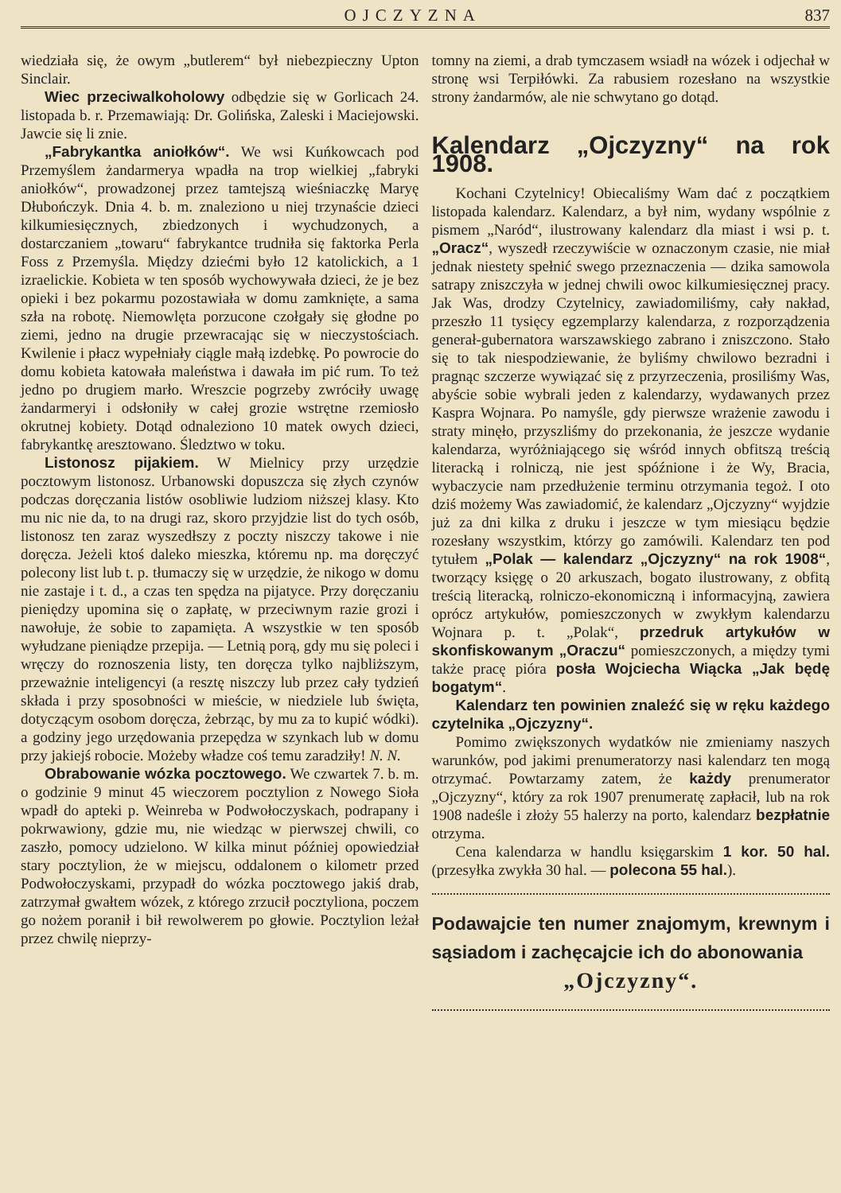OJCZYZNA 837
wiedziała się, że owym „butlerem“ był niebezpieczny Upton Sinclair.
Wiec przeciwalkoholowy odbędzie się w Gorlicach 24. listopada b. r. Przemawiają: Dr. Golińska, Zaleski i Maciejowski. Jawcie się li znie.
„Fabrykantka aniołków“. We wsi Kuńkowcach pod Przemyślem żandarmerya wpadła na trop wielkiej „fabryki aniołków“, prowadzonej przez tamtejszą wieśniaczkę Maryę Dłubończyk. Dnia 4. b. m. znaleziono u niej trzynaście dzieci kilkumiesięcznych, zbiedzonych i wychudzonych, a dostarczaniem „towaru“ fabrykantce trudniła się faktorka Perla Foss z Przemyśla. Między dziećmi było 12 katolickich, a 1 izraelickie. Kobieta w ten sposób wychowywała dzieci, że je bez opieki i bez pokarmu pozostawiała w domu zamknięte, a sama szła na robotę. Niemowlęta porzucone czołgały się głodne po ziemi, jedno na drugie przewracając się w nieczystościach. Kwilenie i płacz wypełniały ciągle małą izdebkę. Po powrocie do domu kobieta katowała maleństwa i dawała im pić rum. To też jedno po drugiem marło. Wreszcie pogrzeby zwróciły uwagę żandarmeryi i odsłoniły w całej grozie wstrętne rzemiosło okrutnej kobiety. Dotąd odnaleziono 10 matek owych dzieci, fabrykantkę aresztowano. Śledztwo w toku.
Listonosz pijakiem. W Mielnicy przy urzędzie pocztowym listonosz. Urbanowski dopuszcza się złych czynów podczas doręczania listów osobliwie ludziom niższej klasy. Kto mu nic nie da, to na drugi raz, skoro przyjdzie list do tych osób, listonosz ten zaraz wyszedłszy z poczty niszczy takowe i nie doręcza. Jeżeli ktoś daleko mieszka, któremu np. ma doręczyć polecony list lub t. p. tłumaczy się w urzędzie, że nikogo w domu nie zastaje i t. d., a czas ten spędza na pijatyce. Przy doręczaniu pieniędzy upomina się o zapłatę, w przeciwnym razie grozi i nawołuje, że sobie to zapamięta. A wszystkie w ten sposób wyłudzane pieniądze przepija. — Letnią porą, gdy mu się poleci i wręczy do roznoszenia listy, ten doręcza tylko najbliższym, przeważnie inteligencyi (a resztę niszczy lub przez cały tydzień składa i przy sposobności w mieście, w niedziele lub święta, dotyczącym osobom doręcza, żebrząc, by mu za to kupić wódki). a godziny jego urzędowania przepędza w szynkach lub w domu przy jakiejś robocie. Możeby władze coś temu zaradziły! N. N.
Obrabowanie wózka pocztowego. We czwartek 7. b. m. o godzinie 9 minut 45 wieczorem pocztylion z Nowego Sioła wpadł do apteki p. Weinreba w Podwołoczyskach, podrapany i pokrwawiony, gdzie mu, nie wiedząc w pierwszej chwili, co zaszło, pomocy udzielono. W kilka minut później opowiedział stary pocztylion, że w miejscu, oddalonem o kilometr przed Podwołoczyskami, przypadł do wózka pocztowego jakiś drab, zatrzymał gwałtem wózek, z którego zrzucił pocztyliona, poczem go nożem poranił i bił rewolwerem po głowie. Pocztylion leżał przez chwilę nieprzy-
tomny na ziemi, a drab tymczasem wsiadł na wózek i odjechał w stronę wsi Terpiłówki. Za rabusiem rozesłano na wszystkie strony żandarmów, ale nie schwytano go dotąd.
Kalendarz „Ojczyzny“ na rok 1908.
Kochani Czytelnicy! Obiecaliśmy Wam dać z początkiem listopada kalendarz. Kalendarz, a był nim, wydany wspólnie z pismem „Naród“, ilustrowany kalendarz dla miast i wsi p. t. „Oracz“, wyszedł rzeczywiście w oznaczonym czasie, nie miał jednak niestety spełnić swego przeznaczenia — dzika samowola satrapy zniszczyła w jednej chwili owoc kilkumiesięcznej pracy. Jak Was, drodzy Czytelnicy, zawiadomiliśmy, cały nakład, przeszło 11 tysięcy egzemplarzy kalendarza, z rozporządzenia generał-gubernatora warszawskiego zabrano i zniszczono. Stało się to tak niespodziewanie, że byliśmy chwilowo bezradni i pragnąc szczerze wywiązać się z przyrzeczenia, prosiliśmy Was, abyście sobie wybrali jeden z kalendarzy, wydawanych przez Kaspra Wojnara. Po namyśle, gdy pierwsze wrażenie zawodu i straty minęło, przyszliśmy do przekonania, że jeszcze wydanie kalendarza, wyróżniającego się wśród innych obfitszą treścią literacką i rolniczą, nie jest spóźnione i że Wy, Bracia, wybaczycie nam przedłużenie terminu otrzymania tegoż. I oto dziś możemy Was zawiadomić, że kalendarz „Ojczyzny“ wyjdzie już za dni kilka z druku i jeszcze w tym miesiącu będzie rozesłany wszystkim, którzy go zamówili. Kalendarz ten pod tytułem „Polak — kalendarz „Ojczyzny“ na rok 1908“, tworzący księgę o 20 arkuszach, bogato ilustrowany, z obfitą treścią literacką, rolniczo-ekonomiczną i informacyjną, zawiera oprócz artykułów, pomieszczonych w zwykłym kalendarzu Wojnara p. t. „Polak“, przedruk artykułów w skonfiskowanym „Oraczu“ pomieszczonych, a między tymi także pracę pióra posła Wojciecha Wiącka „Jak będę bogatym“.
Kalendarz ten powinien znaleźć się w ręku każdego czytelnika „Ojczyzny“.
Pomimo zwiększonych wydatków nie zmieniamy naszych warunków, pod jakimi prenumeratorzy nasi kalendarz ten mogą otrzymać. Powtarzamy zatem, że każdy prenumerator „Ojczyzny“, który za rok 1907 prenumeratę zapłacił, lub na rok 1908 nadeśle i złoży 55 halerzy na porto, kalendarz bezpłatnie otrzyma.
Cena kalendarza w handlu księgarskim 1 kor. 50 hal. (przesyłka zwykła 30 hal. — polecona 55 hal.).
Podawajcie ten numer znajomym, krewnym i sąsiadom i zachęcajcie ich do abonowania
„Ojczyzny“.